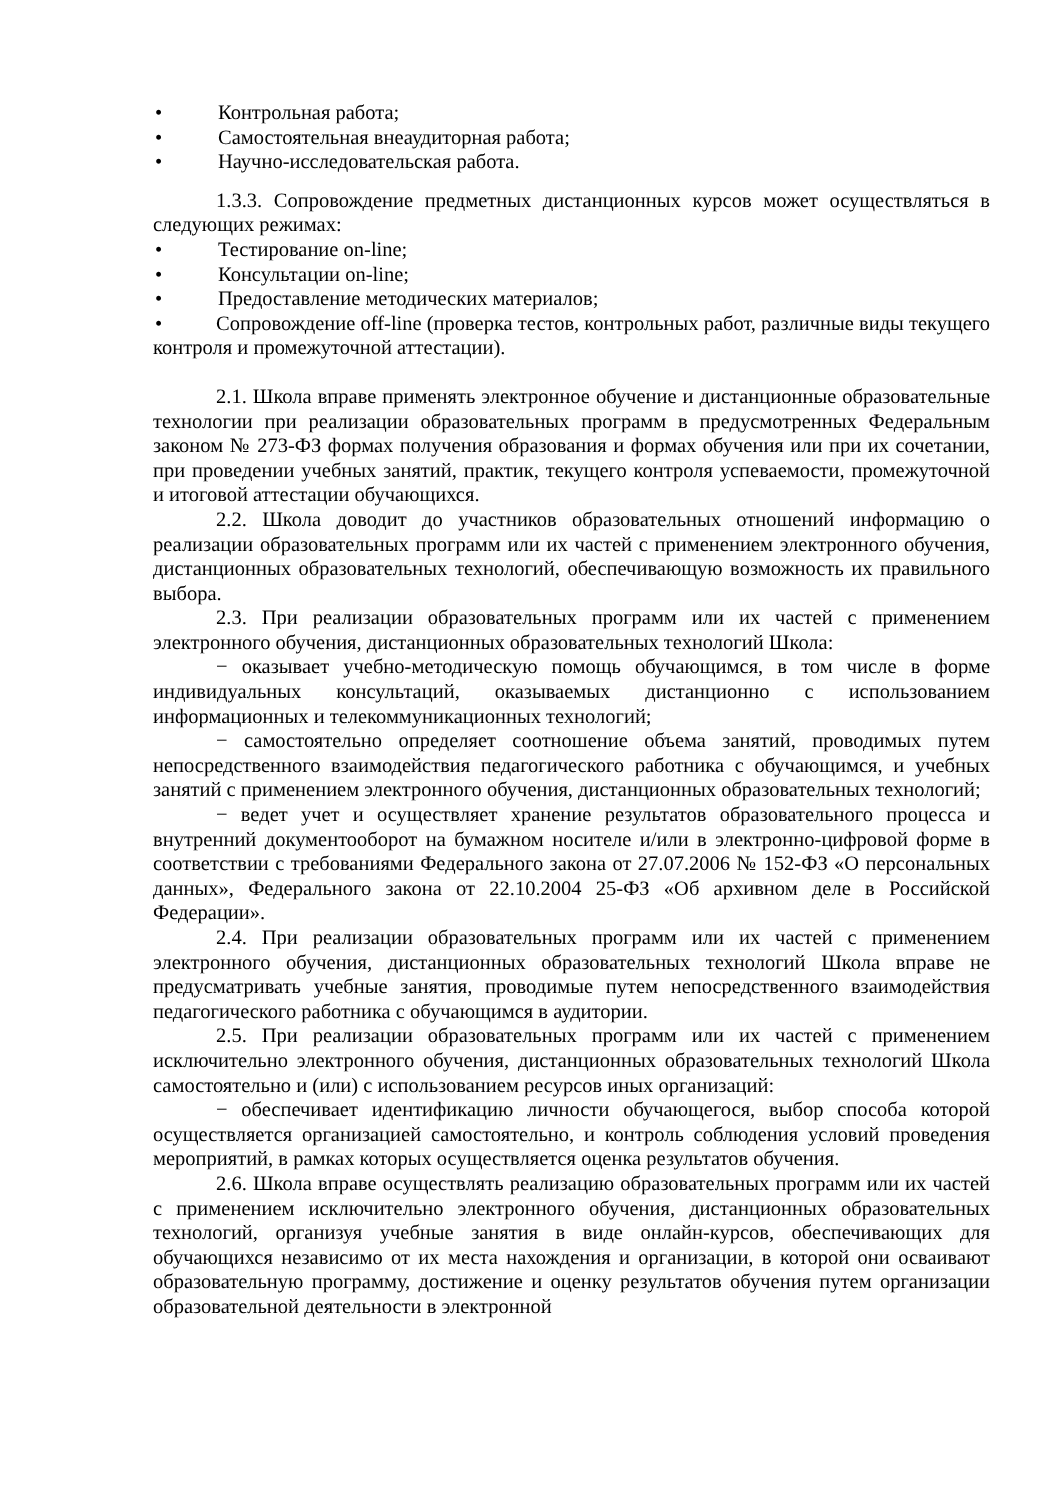• Контрольная работа;
• Самостоятельная внеаудиторная работа;
• Научно-исследовательская работа.
1.3.3. Сопровождение предметных дистанционных курсов может осуществляться в следующих режимах:
• Тестирование on-line;
• Консультации on-line;
• Предоставление методических материалов;
• Сопровождение off-line (проверка тестов, контрольных работ, различные виды текущего контроля и промежуточной аттестации).
2.1. Школа вправе применять электронное обучение и дистанционные образовательные технологии при реализации образовательных программ в предусмотренных Федеральным законом № 273-ФЗ формах получения образования и формах обучения или при их сочетании, при проведении учебных занятий, практик, текущего контроля успеваемости, промежуточной и итоговой аттестации обучающихся.
2.2. Школа доводит до участников образовательных отношений информацию о реализации образовательных программ или их частей с применением электронного обучения, дистанционных образовательных технологий, обеспечивающую возможность их правильного выбора.
2.3. При реализации образовательных программ или их частей с применением электронного обучения, дистанционных образовательных технологий Школа:
− оказывает учебно-методическую помощь обучающимся, в том числе в форме индивидуальных консультаций, оказываемых дистанционно с использованием информационных и телекоммуникационных технологий;
− самостоятельно определяет соотношение объема занятий, проводимых путем непосредственного взаимодействия педагогического работника с обучающимся, и учебных занятий с применением электронного обучения, дистанционных образовательных технологий;
− ведет учет и осуществляет хранение результатов образовательного процесса и внутренний документооборот на бумажном носителе и/или в электронно-цифровой форме в соответствии с требованиями Федерального закона от 27.07.2006 № 152-ФЗ «О персональных данных», Федерального закона от 22.10.2004 25-ФЗ «Об архивном деле в Российской Федерации».
2.4. При реализации образовательных программ или их частей с применением электронного обучения, дистанционных образовательных технологий Школа вправе не предусматривать учебные занятия, проводимые путем непосредственного взаимодействия педагогического работника с обучающимся в аудитории.
2.5. При реализации образовательных программ или их частей с применением исключительно электронного обучения, дистанционных образовательных технологий Школа самостоятельно и (или) с использованием ресурсов иных организаций:
− обеспечивает идентификацию личности обучающегося, выбор способа которой осуществляется организацией самостоятельно, и контроль соблюдения условий проведения мероприятий, в рамках которых осуществляется оценка результатов обучения.
2.6. Школа вправе осуществлять реализацию образовательных программ или их частей с применением исключительно электронного обучения, дистанционных образовательных технологий, организуя учебные занятия в виде онлайн-курсов, обеспечивающих для обучающихся независимо от их места нахождения и организации, в которой они осваивают образовательную программу, достижение и оценку результатов обучения путем организации образовательной деятельности в электронной